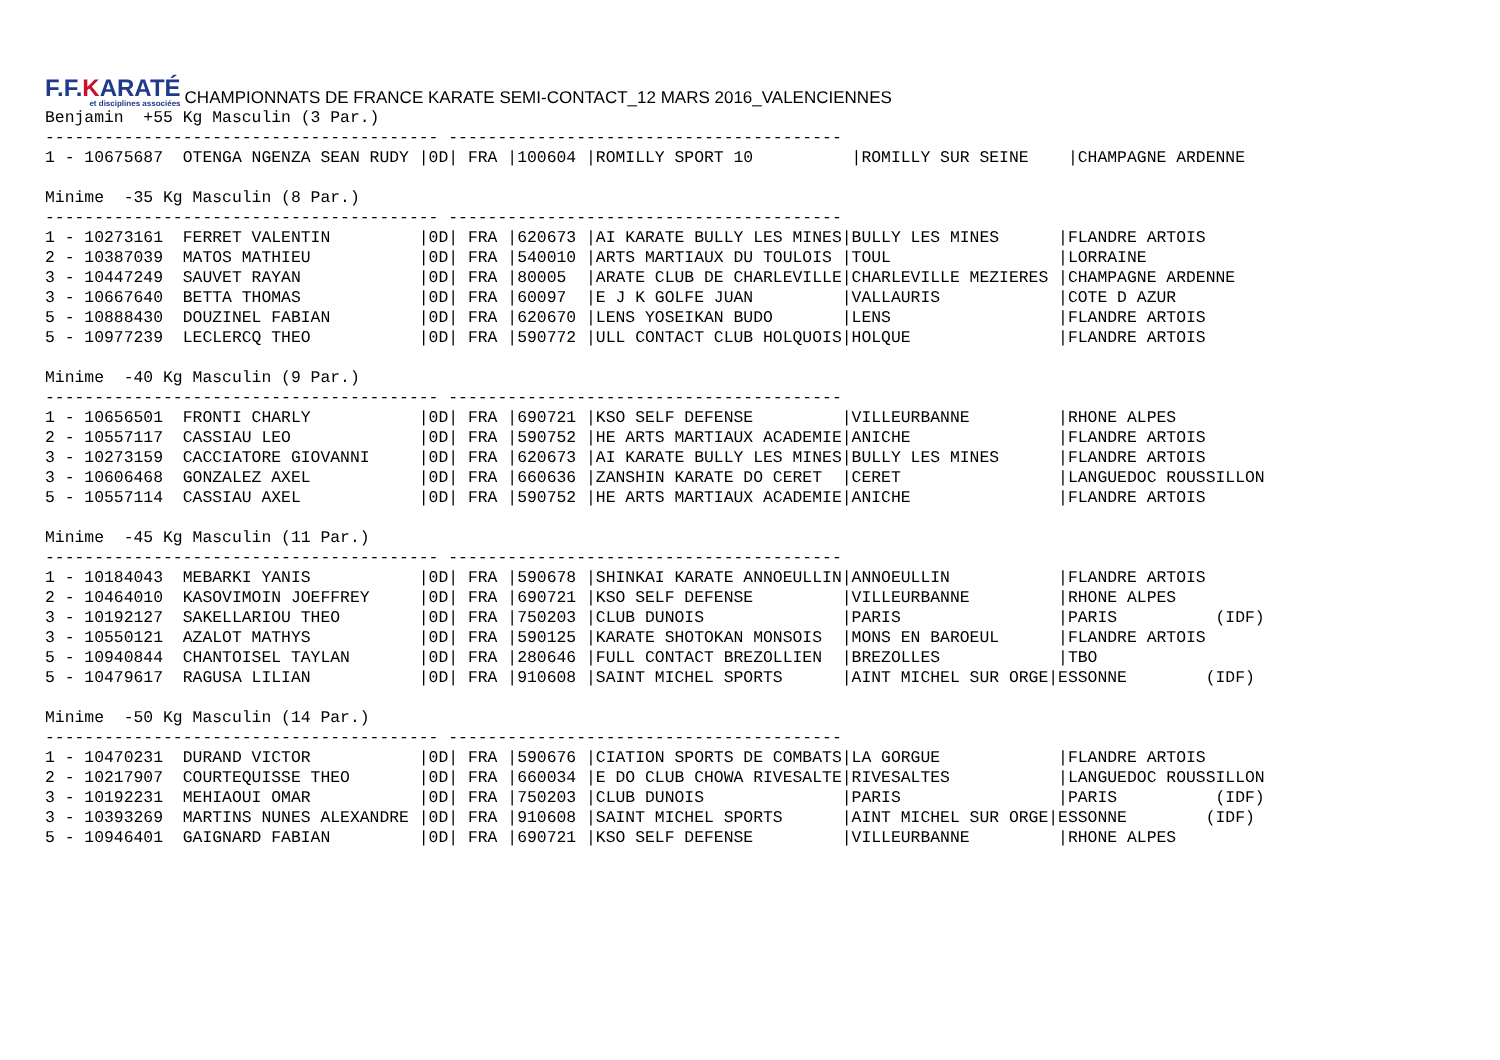F.F.KARATÉ
et disciplines associées
CHAMPIONNATS DE FRANCE KARATE SEMI-CONTACT_12 MARS 2016_VALENCIENNES
Benjamin  +55 Kg Masculin (3 Par.)
---------------------------------------- ----------------------------------------
1 - 10675687  OTENGA NGENZA SEAN RUDY |0D| FRA |100604 |ROMILLY SPORT 10          |ROMILLY SUR SEINE    |CHAMPAGNE ARDENNE

Minime  -35 Kg Masculin (8 Par.)
---------------------------------------- ----------------------------------------
1 - 10273161  FERRET VALENTIN         |0D| FRA |620673 |AI KARATE BULLY LES MINES|BULLY LES MINES      |FLANDRE ARTOIS
2 - 10387039  MATOS MATHIEU           |0D| FRA |540010 |ARTS MARTIAUX DU TOULOIS |TOUL                 |LORRAINE
3 - 10447249  SAUVET RAYAN            |0D| FRA |80005  |ARATE CLUB DE CHARLEVILLE|CHARLEVILLE MEZIERES |CHAMPAGNE ARDENNE
3 - 10667640  BETTA THOMAS            |0D| FRA |60097  |E J K GOLFE JUAN         |VALLAURIS            |COTE D AZUR
5 - 10888430  DOUZINEL FABIAN         |0D| FRA |620670 |LENS YOSEIKAN BUDO       |LENS                 |FLANDRE ARTOIS
5 - 10977239  LECLERCQ THEO           |0D| FRA |590772 |ULL CONTACT CLUB HOLQUOIS|HOLQUE               |FLANDRE ARTOIS

Minime  -40 Kg Masculin (9 Par.)
---------------------------------------- ----------------------------------------
1 - 10656501  FRONTI CHARLY           |0D| FRA |690721 |KSO SELF DEFENSE         |VILLEURBANNE         |RHONE ALPES
2 - 10557117  CASSIAU LEO             |0D| FRA |590752 |HE ARTS MARTIAUX ACADEMIE|ANICHE               |FLANDRE ARTOIS
3 - 10273159  CACCIATORE GIOVANNI     |0D| FRA |620673 |AI KARATE BULLY LES MINES|BULLY LES MINES      |FLANDRE ARTOIS
3 - 10606468  GONZALEZ AXEL           |0D| FRA |660636 |ZANSHIN KARATE DO CERET  |CERET                |LANGUEDOC ROUSSILLON
5 - 10557114  CASSIAU AXEL            |0D| FRA |590752 |HE ARTS MARTIAUX ACADEMIE|ANICHE               |FLANDRE ARTOIS

Minime  -45 Kg Masculin (11 Par.)
---------------------------------------- ----------------------------------------
1 - 10184043  MEBARKI YANIS           |0D| FRA |590678 |SHINKAI KARATE ANNOEULLIN|ANNOEULLIN           |FLANDRE ARTOIS
2 - 10464010  KASOVIMOIN JOEFFREY     |0D| FRA |690721 |KSO SELF DEFENSE         |VILLEURBANNE         |RHONE ALPES
3 - 10192127  SAKELLARIOU THEO        |0D| FRA |750203 |CLUB DUNOIS              |PARIS                |PARIS          (IDF)
3 - 10550121  AZALOT MATHYS           |0D| FRA |590125 |KARATE SHOTOKAN MONSOIS  |MONS EN BAROEUL      |FLANDRE ARTOIS
5 - 10940844  CHANTOISEL TAYLAN       |0D| FRA |280646 |FULL CONTACT BREZOLLIEN  |BREZOLLES            |TBO
5 - 10479617  RAGUSA LILIAN           |0D| FRA |910608 |SAINT MICHEL SPORTS      |AINT MICHEL SUR ORGE|ESSONNE        (IDF)

Minime  -50 Kg Masculin (14 Par.)
---------------------------------------- ----------------------------------------
1 - 10470231  DURAND VICTOR           |0D| FRA |590676 |CIATION SPORTS DE COMBATS|LA GORGUE            |FLANDRE ARTOIS
2 - 10217907  COURTEQUISSE THEO       |0D| FRA |660034 |E DO CLUB CHOWA RIVESALTE|RIVESALTES           |LANGUEDOC ROUSSILLON
3 - 10192231  MEHIAOUI OMAR           |0D| FRA |750203 |CLUB DUNOIS              |PARIS                |PARIS          (IDF)
3 - 10393269  MARTINS NUNES ALEXANDRE |0D| FRA |910608 |SAINT MICHEL SPORTS      |AINT MICHEL SUR ORGE|ESSONNE        (IDF)
5 - 10946401  GAIGNARD FABIAN         |0D| FRA |690721 |KSO SELF DEFENSE         |VILLEURBANNE         |RHONE ALPES